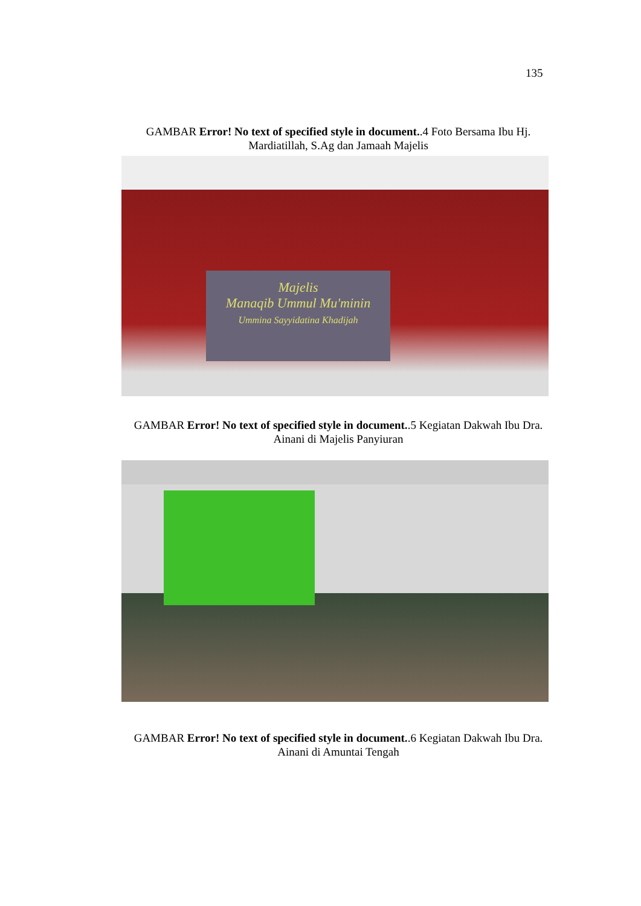135
GAMBAR Error! No text of specified style in document..4 Foto Bersama Ibu Hj. Mardiatillah, S.Ag dan Jamaah Majelis
Majelis
Manaqib Ummul Mu'minin
Ummina Sayyidatina Khadijah
GAMBAR Error! No text of specified style in document..5 Kegiatan Dakwah Ibu Dra. Ainani di Majelis Panyiuran
GAMBAR Error! No text of specified style in document..6 Kegiatan Dakwah Ibu Dra. Ainani di Amuntai Tengah